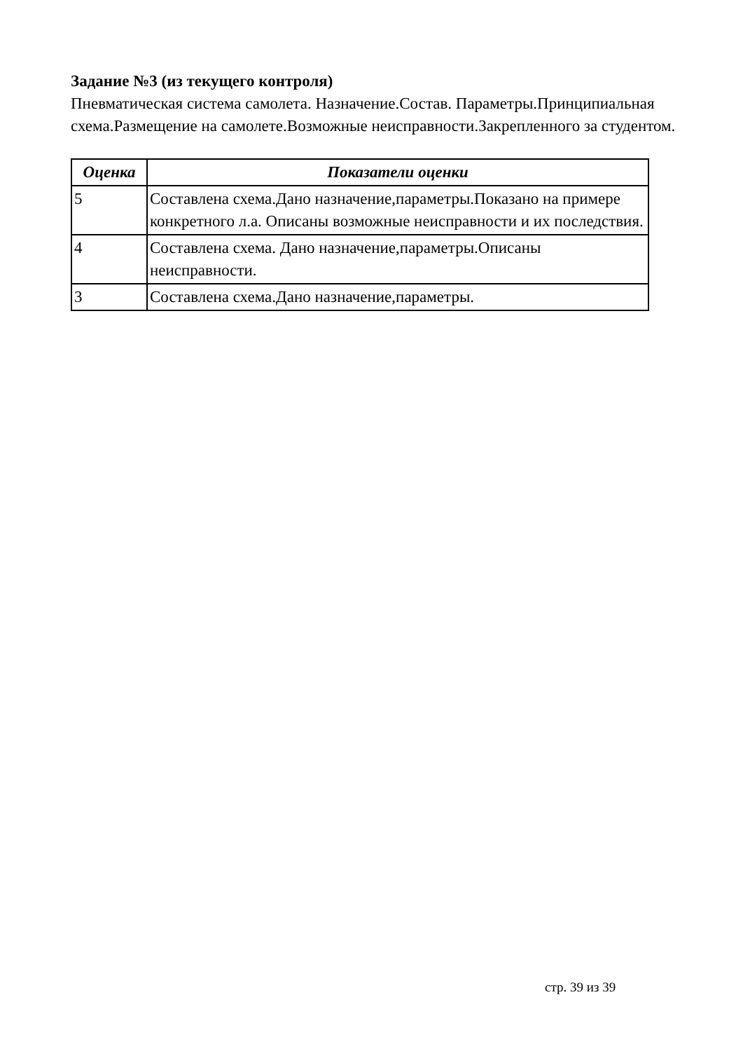Задание №3 (из текущего контроля)
Пневматическая система самолета. Назначение.Состав. Параметры.Принципиальная схема.Размещение на самолете.Возможные неисправности.Закрепленного за студентом.
| Оценка | Показатели оценки |
| --- | --- |
| 5 | Составлена схема.Дано назначение,параметры.Показано на примере конкретного л.а. Описаны возможные неисправности и их последствия. |
| 4 | Составлена схема. Дано назначение,параметры.Описаны неисправности. |
| 3 | Составлена схема.Дано назначение,параметры. |
стр. 39 из 39